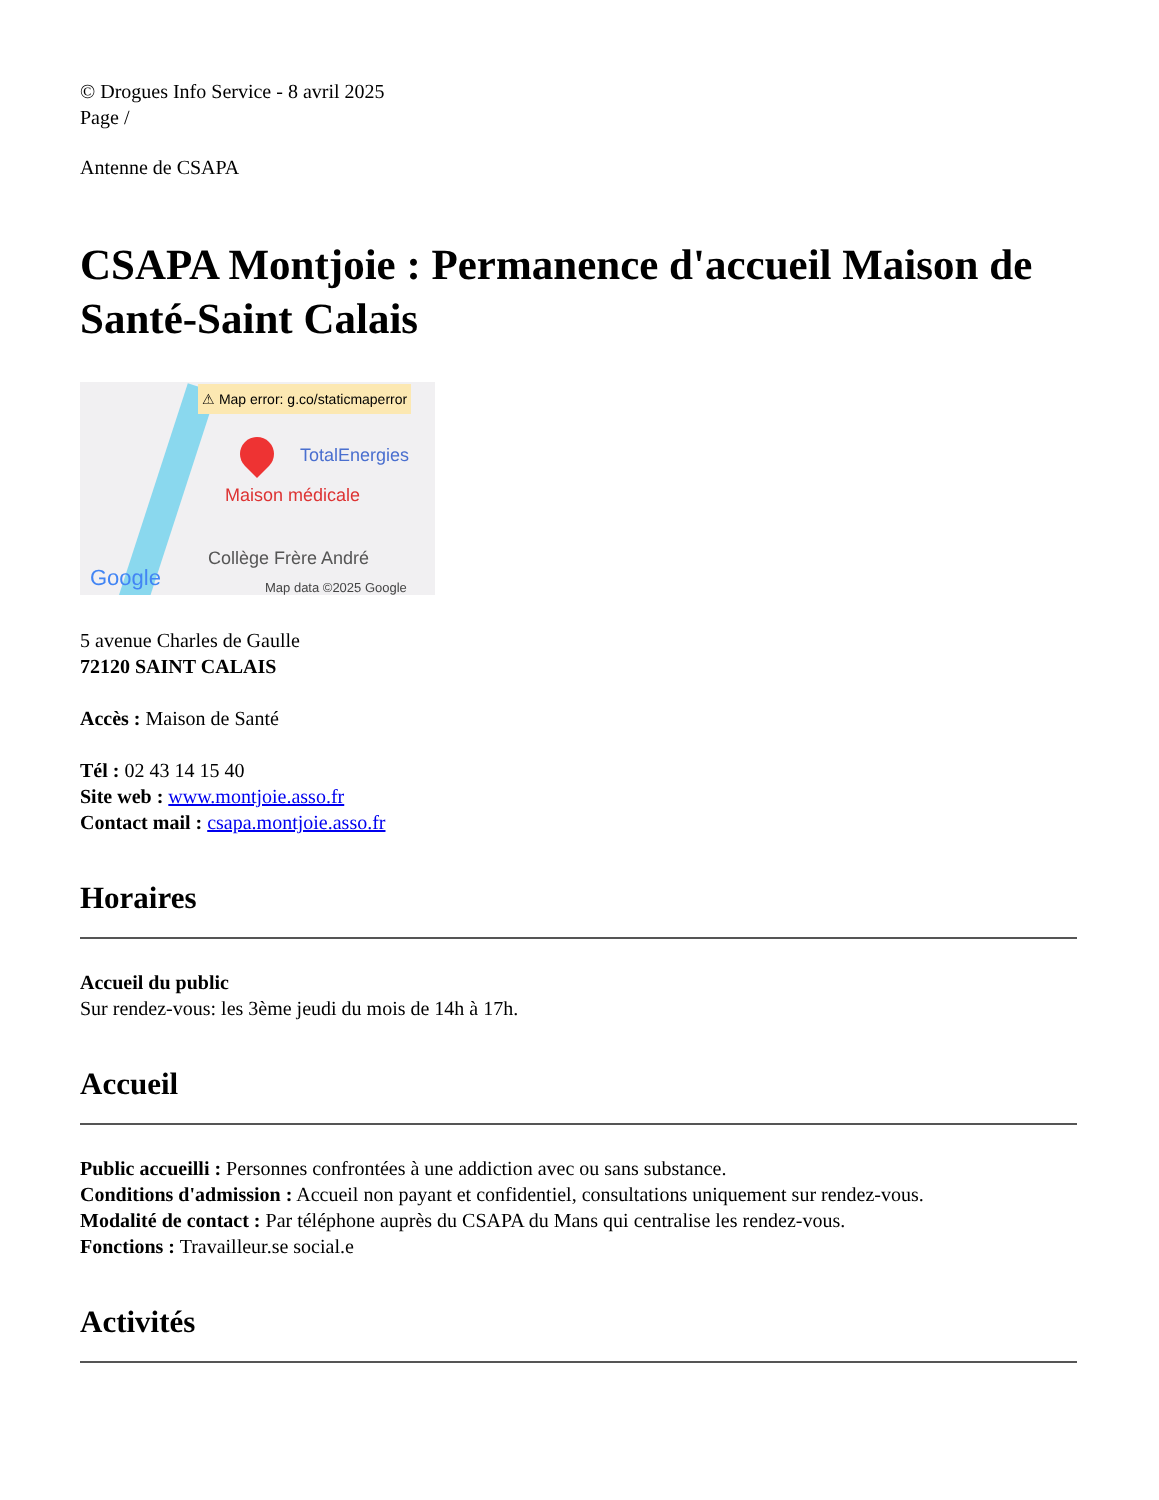© Drogues Info Service - 8 avril 2025
Page /
Antenne de CSAPA
CSAPA Montjoie : Permanence d'accueil Maison de Santé-Saint Calais
⚠ Map error: g.co/staticmaperror
TotalEnergies
Maison médicale
Collège Frère André
Google Map data ©2025 Google
5 avenue Charles de Gaulle
72120 SAINT CALAIS
Accès : Maison de Santé
Tél : 02 43 14 15 40
Site web : www.montjoie.asso.fr
Contact mail : csapa.montjoie.asso.fr
Horaires
Accueil du public
Sur rendez-vous: les 3ème jeudi du mois de 14h à 17h.
Accueil
Public accueilli : Personnes confrontées à une addiction avec ou sans substance.
Conditions d'admission : Accueil non payant et confidentiel, consultations uniquement sur rendez-vous.
Modalité de contact : Par téléphone auprès du CSAPA du Mans qui centralise les rendez-vous.
Fonctions : Travailleur.se social.e
Activités